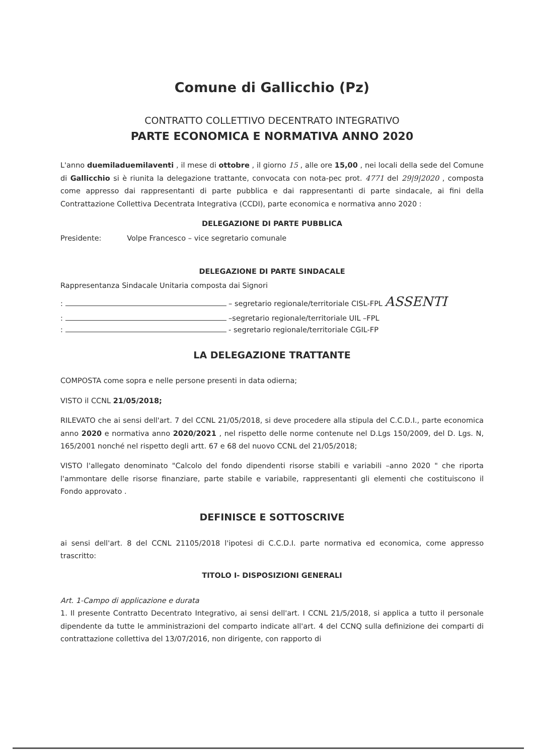Comune di Gallicchio (Pz)
CONTRATTO COLLETTIVO DECENTRATO INTEGRATIVO
PARTE ECONOMICA E NORMATIVA ANNO 2020
L'anno duemiladuemilaventi , il mese di ottobre , il giorno 15 , alle ore 15,00 , nei locali della sede del Comune di Gallicchio si è riunita la delegazione trattante, convocata con nota-pec prot. 4771 del 29|9|2020 , composta come appresso dai rappresentanti di parte pubblica e dai rappresentanti di parte sindacale, ai fini della Contrattazione Collettiva Decentrata Integrativa (CCDI), parte economica e normativa anno 2020 :
DELEGAZIONE DI PARTE PUBBLICA
Presidente: Volpe Francesco – vice segretario comunale
DELEGAZIONE DI PARTE SINDACALE
Rappresentanza Sindacale Unitaria composta dai Signori
: – segretario regionale/territoriale CISL-FPL ASSENTI
: –segretario regionale/territoriale UIL –FPL
: - segretario regionale/territoriale CGIL-FP
LA DELEGAZIONE TRATTANTE
COMPOSTA come sopra e nelle persone presenti in data odierna;
VISTO il CCNL 21/05/2018;
RILEVATO che ai sensi dell'art. 7 del CCNL 21/05/2018, si deve procedere alla stipula del C.C.D.I., parte economica anno 2020 e normativa anno 2020/2021 , nel rispetto delle norme contenute nel D.Lgs 150/2009, del D. Lgs. N, 165/2001 nonché nel rispetto degli artt. 67 e 68 del nuovo CCNL del 21/05/2018;
VISTO l'allegato denominato "Calcolo del fondo dipendenti risorse stabili e variabili –anno 2020 " che riporta l'ammontare delle risorse finanziare, parte stabile e variabile, rappresentanti gli elementi che costituiscono il Fondo approvato .
DEFINISCE E SOTTOSCRIVE
ai sensi dell'art. 8 del CCNL 21105/2018 l'ipotesi di C.C.D.I. parte normativa ed economica, come appresso trascritto:
TITOLO I- DISPOSIZIONI GENERALI
Art. 1-Campo di applicazione e durata
1. Il presente Contratto Decentrato Integrativo, ai sensi dell'art. I CCNL 21/5/2018, si applica a tutto il personale dipendente da tutte le amministrazioni del comparto indicate all'art. 4 del CCNQ sulla definizione dei comparti di contrattazione collettiva del 13/07/2016, non dirigente, con rapporto di